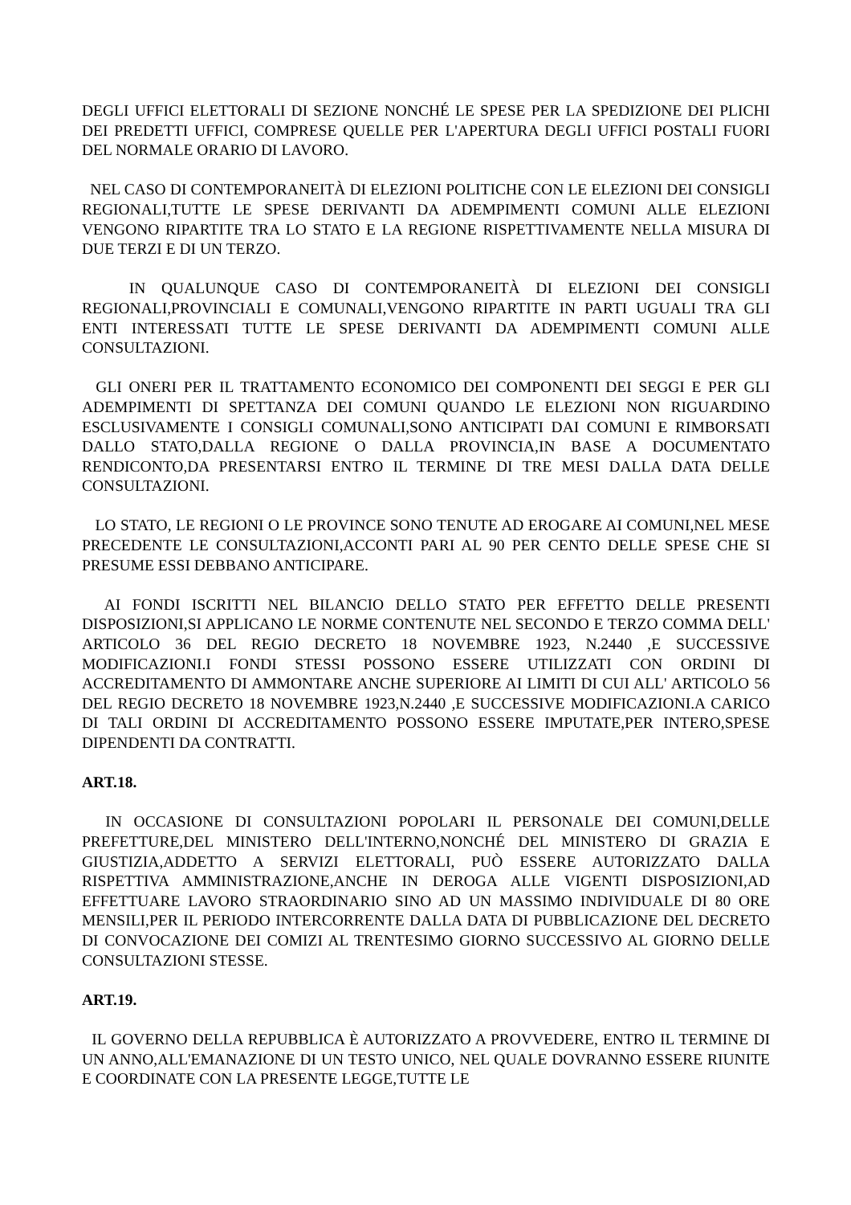DEGLI UFFICI ELETTORALI DI SEZIONE NONCHÉ LE SPESE PER LA SPEDIZIONE DEI PLICHI DEI PREDETTI UFFICI, COMPRESE QUELLE PER L'APERTURA DEGLI UFFICI POSTALI FUORI DEL NORMALE ORARIO DI LAVORO.
NEL CASO DI CONTEMPORANEITÀ DI ELEZIONI POLITICHE CON LE ELEZIONI DEI CONSIGLI REGIONALI,TUTTE LE SPESE DERIVANTI DA ADEMPIMENTI COMUNI ALLE ELEZIONI VENGONO RIPARTITE TRA LO STATO E LA REGIONE RISPETTIVAMENTE NELLA MISURA DI DUE TERZI E DI UN TERZO.
IN QUALUNQUE CASO DI CONTEMPORANEITÀ DI ELEZIONI DEI CONSIGLI REGIONALI,PROVINCIALI E COMUNALI,VENGONO RIPARTITE IN PARTI UGUALI TRA GLI ENTI INTERESSATI TUTTE LE SPESE DERIVANTI DA ADEMPIMENTI COMUNI ALLE CONSULTAZIONI.
GLI ONERI PER IL TRATTAMENTO ECONOMICO DEI COMPONENTI DEI SEGGI E PER GLI ADEMPIMENTI DI SPETTANZA DEI COMUNI QUANDO LE ELEZIONI NON RIGUARDINO ESCLUSIVAMENTE I CONSIGLI COMUNALI,SONO ANTICIPATI DAI COMUNI E RIMBORSATI DALLO STATO,DALLA REGIONE O DALLA PROVINCIA,IN BASE A DOCUMENTATO RENDICONTO,DA PRESENTARSI ENTRO IL TERMINE DI TRE MESI DALLA DATA DELLE CONSULTAZIONI.
LO STATO, LE REGIONI O LE PROVINCE SONO TENUTE AD EROGARE AI COMUNI,NEL MESE PRECEDENTE LE CONSULTAZIONI,ACCONTI PARI AL 90 PER CENTO DELLE SPESE CHE SI PRESUME ESSI DEBBANO ANTICIPARE.
AI FONDI ISCRITTI NEL BILANCIO DELLO STATO PER EFFETTO DELLE PRESENTI DISPOSIZIONI,SI APPLICANO LE NORME CONTENUTE NEL SECONDO E TERZO COMMA DELL' ARTICOLO 36 DEL REGIO DECRETO 18 NOVEMBRE 1923, N.2440 ,E SUCCESSIVE MODIFICAZIONI.I FONDI STESSI POSSONO ESSERE UTILIZZATI CON ORDINI DI ACCREDITAMENTO DI AMMONTARE ANCHE SUPERIORE AI LIMITI DI CUI ALL' ARTICOLO 56 DEL REGIO DECRETO 18 NOVEMBRE 1923,N.2440 ,E SUCCESSIVE MODIFICAZIONI.A CARICO DI TALI ORDINI DI ACCREDITAMENTO POSSONO ESSERE IMPUTATE,PER INTERO,SPESE DIPENDENTI DA CONTRATTI.
ART.18.
IN OCCASIONE DI CONSULTAZIONI POPOLARI IL PERSONALE DEI COMUNI,DELLE PREFETTURE,DEL MINISTERO DELL'INTERNO,NONCHÉ DEL MINISTERO DI GRAZIA E GIUSTIZIA,ADDETTO A SERVIZI ELETTORALI, PUÒ ESSERE AUTORIZZATO DALLA RISPETTIVA AMMINISTRAZIONE,ANCHE IN DEROGA ALLE VIGENTI DISPOSIZIONI,AD EFFETTUARE LAVORO STRAORDINARIO SINO AD UN MASSIMO INDIVIDUALE DI 80 ORE MENSILI,PER IL PERIODO INTERCORRENTE DALLA DATA DI PUBBLICAZIONE DEL DECRETO DI CONVOCAZIONE DEI COMIZI AL TRENTESIMO GIORNO SUCCESSIVO AL GIORNO DELLE CONSULTAZIONI STESSE.
ART.19.
IL GOVERNO DELLA REPUBBLICA È AUTORIZZATO A PROVVEDERE, ENTRO IL TERMINE DI UN ANNO,ALL'EMANAZIONE DI UN TESTO UNICO, NEL QUALE DOVRANNO ESSERE RIUNITE E COORDINATE CON LA PRESENTE LEGGE,TUTTE LE